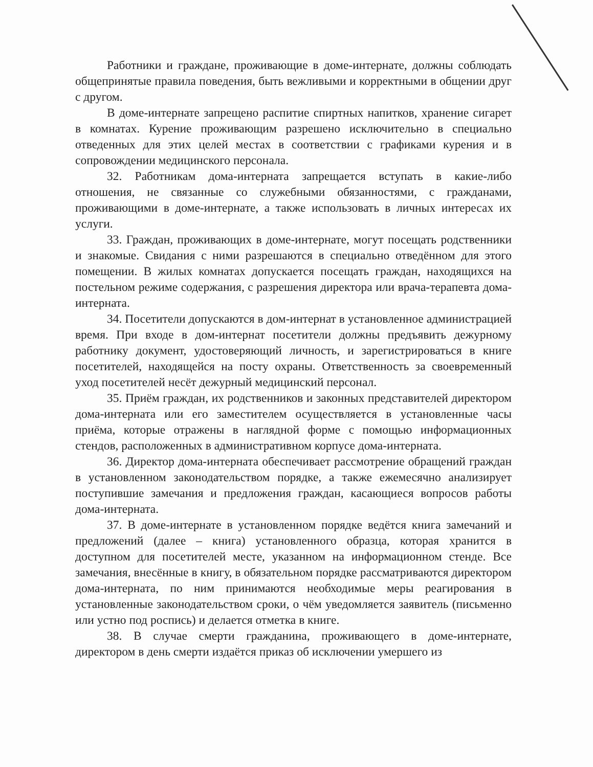Работники и граждане, проживающие в доме-интернате, должны соблюдать общепринятые правила поведения, быть вежливыми и корректными в общении друг с другом.
В доме-интернате запрещено распитие спиртных напитков, хранение сигарет в комнатах. Курение проживающим разрешено исключительно в специально отведенных для этих целей местах в соответствии с графиками курения и в сопровождении медицинского персонала.
32. Работникам дома-интерната запрещается вступать в какие-либо отношения, не связанные со служебными обязанностями, с гражданами, проживающими в доме-интернате, а также использовать в личных интересах их услуги.
33. Граждан, проживающих в доме-интернате, могут посещать родственники и знакомые. Свидания с ними разрешаются в специально отведённом для этого помещении. В жилых комнатах допускается посещать граждан, находящихся на постельном режиме содержания, с разрешения директора или врача-терапевта дома-интерната.
34. Посетители допускаются в дом-интернат в установленное администрацией время. При входе в дом-интернат посетители должны предъявить дежурному работнику документ, удостоверяющий личность, и зарегистрироваться в книге посетителей, находящейся на посту охраны. Ответственность за своевременный уход посетителей несёт дежурный медицинский персонал.
35. Приём граждан, их родственников и законных представителей директором дома-интерната или его заместителем осуществляется в установленные часы приёма, которые отражены в наглядной форме с помощью информационных стендов, расположенных в административном корпусе дома-интерната.
36. Директор дома-интерната обеспечивает рассмотрение обращений граждан в установленном законодательством порядке, а также ежемесячно анализирует поступившие замечания и предложения граждан, касающиеся вопросов работы дома-интерната.
37. В доме-интернате в установленном порядке ведётся книга замечаний и предложений (далее – книга) установленного образца, которая хранится в доступном для посетителей месте, указанном на информационном стенде. Все замечания, внесённые в книгу, в обязательном порядке рассматриваются директором дома-интерната, по ним принимаются необходимые меры реагирования в установленные законодательством сроки, о чём уведомляется заявитель (письменно или устно под роспись) и делается отметка в книге.
38. В случае смерти гражданина, проживающего в доме-интернате, директором в день смерти издаётся приказ об исключении умершего из